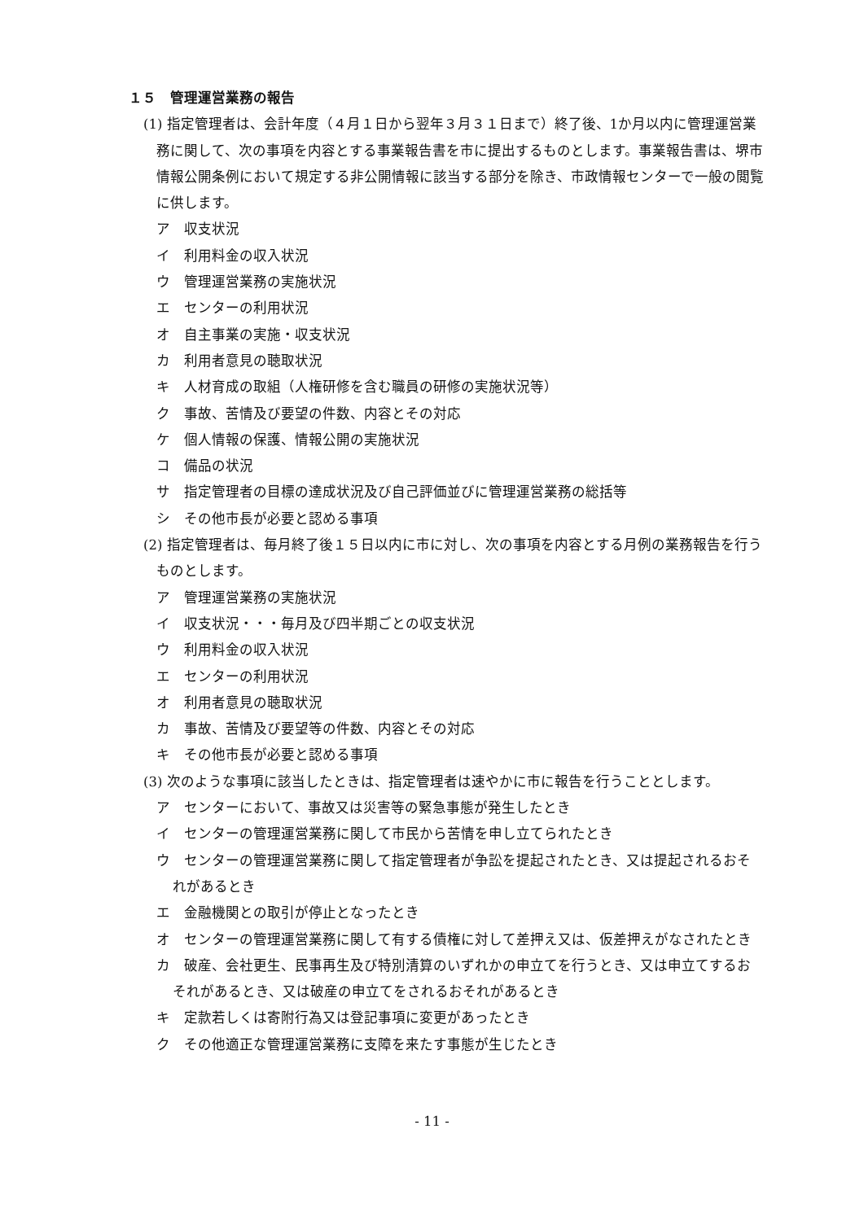１５　管理運営業務の報告
(1) 指定管理者は、会計年度（４月１日から翌年３月３１日まで）終了後、1か月以内に管理運営業務に関して、次の事項を内容とする事業報告書を市に提出するものとします。事業報告書は、堺市情報公開条例において規定する非公開情報に該当する部分を除き、市政情報センターで一般の閲覧に供します。
ア　収支状況
イ　利用料金の収入状況
ウ　管理運営業務の実施状況
エ　センターの利用状況
オ　自主事業の実施・収支状況
カ　利用者意見の聴取状況
キ　人材育成の取組（人権研修を含む職員の研修の実施状況等）
ク　事故、苦情及び要望の件数、内容とその対応
ケ　個人情報の保護、情報公開の実施状況
コ　備品の状況
サ　指定管理者の目標の達成状況及び自己評価並びに管理運営業務の総括等
シ　その他市長が必要と認める事項
(2) 指定管理者は、毎月終了後１５日以内に市に対し、次の事項を内容とする月例の業務報告を行うものとします。
ア　管理運営業務の実施状況
イ　収支状況・・・毎月及び四半期ごとの収支状況
ウ　利用料金の収入状況
エ　センターの利用状況
オ　利用者意見の聴取状況
カ　事故、苦情及び要望等の件数、内容とその対応
キ　その他市長が必要と認める事項
(3) 次のような事項に該当したときは、指定管理者は速やかに市に報告を行うこととします。
ア　センターにおいて、事故又は災害等の緊急事態が発生したとき
イ　センターの管理運営業務に関して市民から苦情を申し立てられたとき
ウ　センターの管理運営業務に関して指定管理者が争訟を提起されたとき、又は提起されるおそれがあるとき
エ　金融機関との取引が停止となったとき
オ　センターの管理運営業務に関して有する債権に対して差押え又は、仮差押えがなされたとき
カ　破産、会社更生、民事再生及び特別清算のいずれかの申立てを行うとき、又は申立てするおそれがあるとき、又は破産の申立てをされるおそれがあるとき
キ　定款若しくは寄附行為又は登記事項に変更があったとき
ク　その他適正な管理運営業務に支障を来たす事態が生じたとき
- 11 -